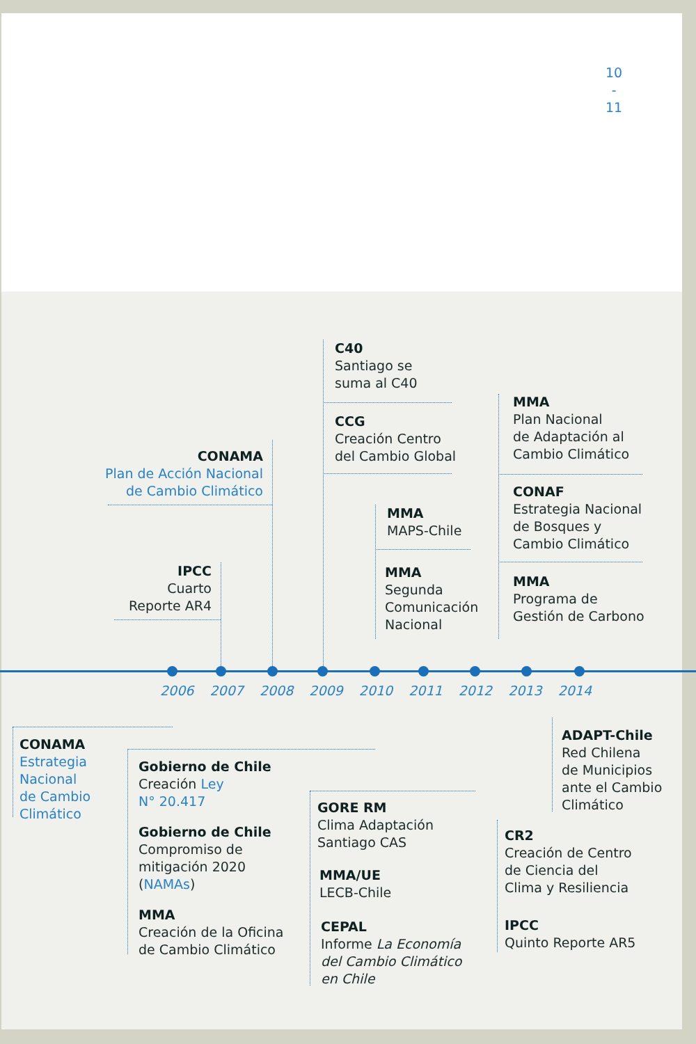10
-
11
C40
Santiago se
suma al C40
CCG
Creación Centro
del Cambio Global
CONAMA
Plan de Acción Nacional
de Cambio Climático
MMA
Plan Nacional
de Adaptación al
Cambio Climático
CONAF
Estrategia Nacional
de Bosques y
Cambio Climático
MMA
MAPS-Chile
IPCC
Cuarto
Reporte AR4
MMA
Segunda
Comunicación
Nacional
MMA
Programa de
Gestión de Carbono
2006 2007 2008 2009 2010 2011 2012 2013 2014
CONAMA
Estrategia
Nacional
de Cambio
Climático
Gobierno de Chile
Creación Ley
N° 20.417
Gobierno de Chile
Compromiso de
mitigación 2020
(NAMAs)
MMA
Creación de la Oficina
de Cambio Climático
GORE RM
Clima Adaptación
Santiago CAS
MMA/UE
LECB-Chile
CEPAL
Informe La Economía
del Cambio Climático
en Chile
ADAPT-Chile
Red Chilena
de Municipios
ante el Cambio
Climático
CR2
Creación de Centro
de Ciencia del
Clima y Resiliencia
IPCC
Quinto Reporte AR5